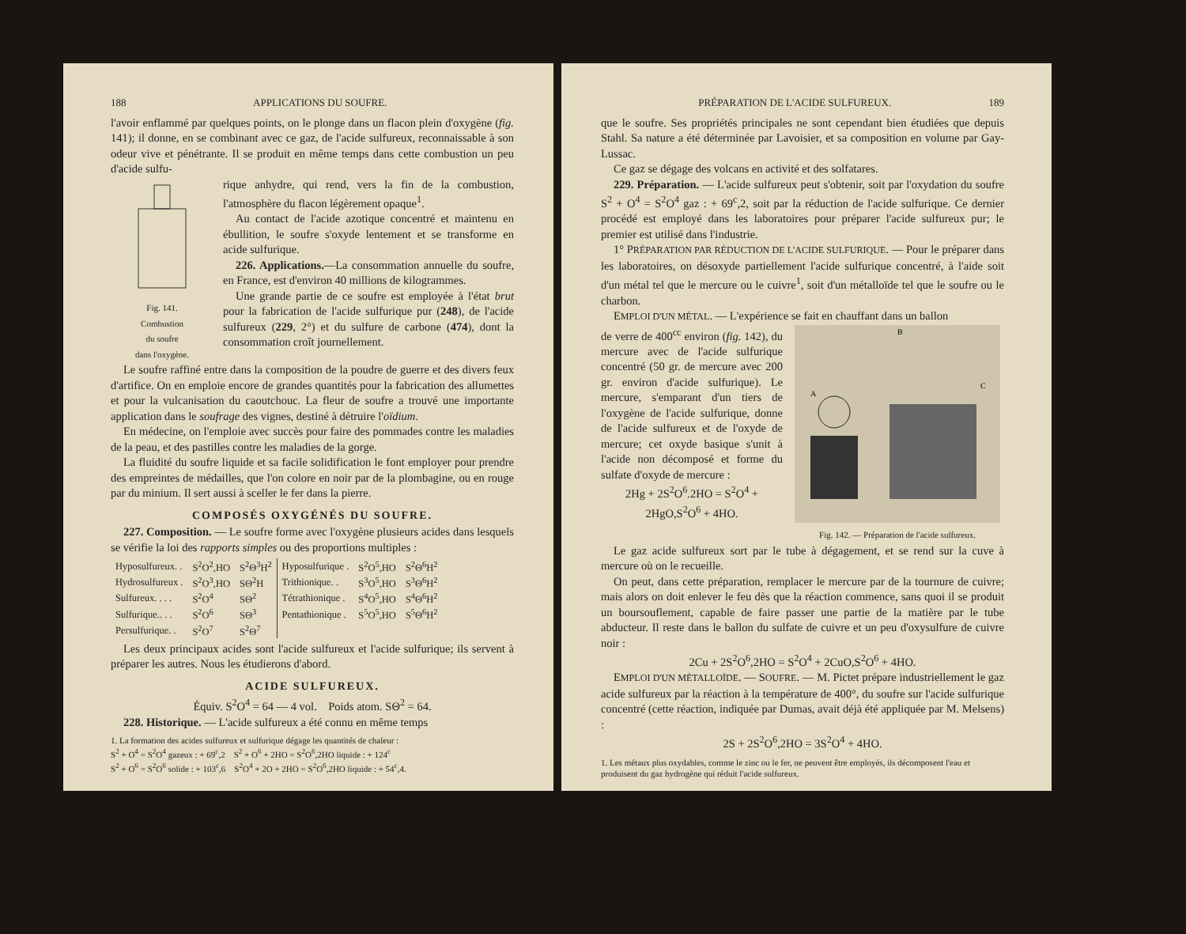188 APPLICATIONS DU SOUFRE.
l'avoir enflammé par quelques points, on le plonge dans un flacon plein d'oxygène (fig. 141); il donne, en se combinant avec ce gaz, de l'acide sulfureux, reconnaissable à son odeur vive et pénétrante. Il se produit en même temps dans cette combustion un peu d'acide sulfu-
Fig. 141.
Combustion
du soufre
dans l'oxygène.
rique anhydre, qui rend, vers la fin de la combustion, l'atmosphère du flacon légèrement opaque<sup>1</sup>.
Au contact de l'acide azotique concentré et maintenu en ébullition, le soufre s'oxyde lentement et se transforme en acide sulfurique.
226. Applications.—La consommation annuelle du soufre, en France, est d'environ 40 millions de kilogrammes.
Une grande partie de ce soufre est employée à l'état brut pour la fabrication de l'acide sulfurique pur (248), de l'acide sulfureux (229, 2°) et du sulfure de carbone (474), dont la consommation croît journellement.
Le soufre raffiné entre dans la composition de la poudre de guerre et des divers feux d'artifice. On en emploie encore de grandes quantités pour la fabrication des allumettes et pour la vulcanisation du caoutchouc. La fleur de soufre a trouvé une importante application dans le soufrage des vignes, destiné à détruire l'oïdium.
En médecine, on l'emploie avec succès pour faire des pommades contre les maladies de la peau, et des pastilles contre les maladies de la gorge.
La fluidité du soufre liquide et sa facile solidification le font employer pour prendre des empreintes de médailles, que l'on colore en noir par de la plombagine, ou en rouge par du minium. Il sert aussi à sceller le fer dans la pierre.
COMPOSÉS OXYGÉNÉS DU SOUFRE.
227. Composition. — Le soufre forme avec l'oxygène plusieurs acides dans lesquels se vérifie la loi des rapports simples ou des proportions multiples :
| Hyposulfureux. . | S<sup>2</sup>O<sup>2</sup>,HO | S<sup>2</sup>Θ<sup>3</sup>H<sup>2</sup> | Hyposulfurique . | S<sup>2</sup>O<sup>5</sup>,HO | S<sup>2</sup>Θ<sup>6</sup>H<sup>2</sup> |
| Hydrosulfureux . | S<sup>2</sup>O<sup>3</sup>,HO | SΘ<sup>2</sup>H | Trithionique. . | S<sup>3</sup>O<sup>5</sup>,HO | S<sup>3</sup>Θ<sup>6</sup>H<sup>2</sup> |
| Sulfureux. . . . | S<sup>2</sup>O<sup>4</sup> | SΘ<sup>2</sup> | Tétrathionique . | S<sup>4</sup>O<sup>5</sup>,HO | S<sup>4</sup>Θ<sup>6</sup>H<sup>2</sup> |
| Sulfurique.. . . | S<sup>2</sup>O<sup>6</sup> | SΘ<sup>3</sup> | Pentathionique . | S<sup>5</sup>O<sup>5</sup>,HO | S<sup>5</sup>Θ<sup>6</sup>H<sup>2</sup> |
| Persulfurique. . | S<sup>2</sup>O<sup>7</sup> | S<sup>2</sup>Θ<sup>7</sup> | | | |
Les deux principaux acides sont l'acide sulfureux et l'acide sulfurique; ils servent à préparer les autres. Nous les étudierons d'abord.
ACIDE SULFUREUX.
Équiv. S<sup>2</sup>O<sup>4</sup> = 64 — 4 vol. Poids atom. SΘ<sup>2</sup> = 64.
228. Historique. — L'acide sulfureux a été connu en même temps
1. La formation des acides sulfureux et sulfurique dégage les quantités de chaleur :
S<sup>2</sup> + O<sup>4</sup> = S<sup>2</sup>O<sup>4</sup> gazeux : + 69<sup>c</sup>,2 S<sup>2</sup> + O<sup>6</sup> + 2HO = S<sup>2</sup>O<sup>6</sup>,2HO liquide : + 124<sup>c</sup>
S<sup>2</sup> + O<sup>6</sup> = S<sup>2</sup>O<sup>6</sup> solide : + 103<sup>c</sup>,6 S<sup>2</sup>O<sup>4</sup> + 2O + 2HO = S<sup>2</sup>O<sup>6</sup>,2HO liquide : + 54<sup>c</sup>,4.
PRÉPARATION DE L'ACIDE SULFUREUX. 189
que le soufre. Ses propriétés principales ne sont cependant bien étudiées que depuis Stahl. Sa nature a été déterminée par Lavoisier, et sa composition en volume par Gay-Lussac.
Ce gaz se dégage des volcans en activité et des solfatares.
229. Préparation. — L'acide sulfureux peut s'obtenir, soit par l'oxydation du soufre S<sup>2</sup> + O<sup>4</sup> = S<sup>2</sup>O<sup>4</sup> gaz : + 69<sup>c</sup>,2, soit par la réduction de l'acide sulfurique. Ce dernier procédé est employé dans les laboratoires pour préparer l'acide sulfureux pur; le premier est utilisé dans l'industrie.
1° PRÉPARATION PAR RÉDUCTION DE L'ACIDE SULFURIQUE. — Pour le préparer dans les laboratoires, on désoxyde partiellement l'acide sulfurique concentré, à l'aide soit d'un métal tel que le mercure ou le cuivre<sup>1</sup>, soit d'un métalloïde tel que le soufre ou le charbon.
EMPLOI D'UN MÉTAL. — L'expérience se fait en chauffant dans un ballon
B
A
C
Fig. 142. — Préparation de l'acide sulfureux.
de verre de 400<sup>cc</sup> environ (fig. 142), du mercure avec de l'acide sulfurique concentré (50 gr. de mercure avec 200 gr. environ d'acide sulfurique). Le mercure, s'emparant d'un tiers de l'oxygène de l'acide sulfurique, donne de l'acide sulfureux et de l'oxyde de mercure; cet oxyde basique s'unit à l'acide non décomposé et forme du sulfate d'oxyde de mercure :
2Hg + 2S<sup>2</sup>O<sup>6</sup>.2HO = S<sup>2</sup>O<sup>4</sup> +
2HgO,S<sup>2</sup>O<sup>6</sup> + 4HO.
Le gaz acide sulfureux sort par le tube à dégagement, et se rend sur la cuve à mercure où on le recueille.
On peut, dans cette préparation, remplacer le mercure par de la tournure de cuivre; mais alors on doit enlever le feu dès que la réaction commence, sans quoi il se produit un boursouflement, capable de faire passer une partie de la matière par le tube abducteur. Il reste dans le ballon du sulfate de cuivre et un peu d'oxysulfure de cuivre noir :
2Cu + 2S<sup>2</sup>O<sup>6</sup>,2HO = S<sup>2</sup>O<sup>4</sup> + 2CuO,S<sup>2</sup>O<sup>6</sup> + 4HO.
EMPLOI D'UN MÉTALLOÏDE. — SOUFRE. — M. Pictet prépare industriellement le gaz acide sulfureux par la réaction à la température de 400°, du soufre sur l'acide sulfurique concentré (cette réaction, indiquée par Dumas, avait déjà été appliquée par M. Melsens) :
2S + 2S<sup>2</sup>O<sup>6</sup>,2HO = 3S<sup>2</sup>O<sup>4</sup> + 4HO.
1. Les métaux plus oxydables, comme le zinc ou le fer, ne peuvent être employés, ils décomposent l'eau et produisent du gaz hydrogène qui réduit l'acide sulfureux.